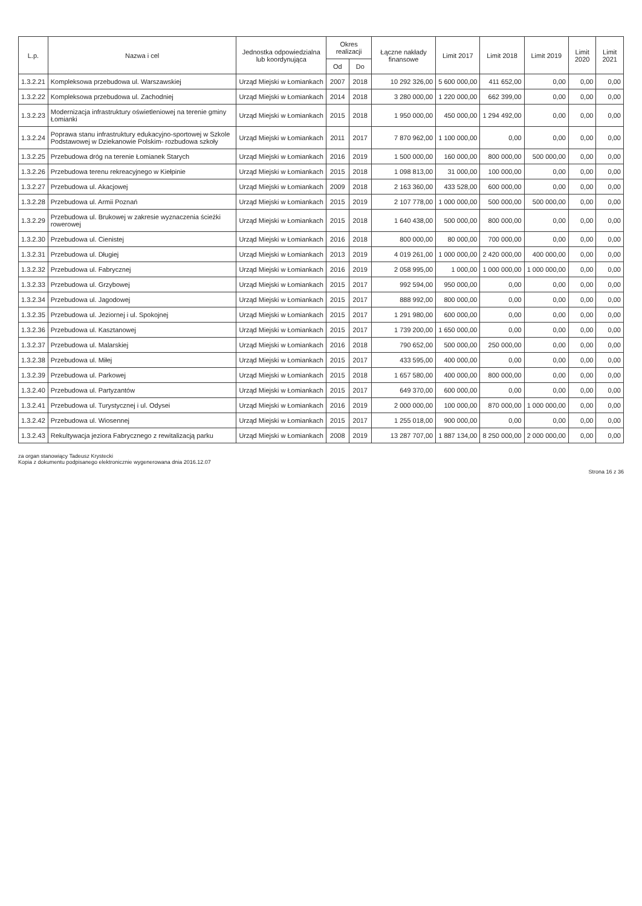| L.p. | Nazwa i cel | Jednostka odpowiedzialna lub koordynująca | Okres realizacji | | Łączne nakłady finansowe | Limit 2017 | Limit 2018 | Limit 2019 | Limit 2020 | Limit 2021 |
| --- | --- | --- | --- | --- | --- | --- | --- | --- | --- | --- |
| | | | Od | Do | | | | | | |
| 1.3.2.21 | Kompleksowa przebudowa ul. Warszawskiej | Urząd Miejski w Łomiankach | 2007 | 2018 | 10 292 326,00 | 5 600 000,00 | 411 652,00 | 0,00 | 0,00 | 0,00 |
| 1.3.2.22 | Kompleksowa przebudowa ul. Zachodniej | Urząd Miejski w Łomiankach | 2014 | 2018 | 3 280 000,00 | 1 220 000,00 | 662 399,00 | 0,00 | 0,00 | 0,00 |
| 1.3.2.23 | Modernizacja infrastruktury oświetleniowej na terenie gminy Łomianki | Urząd Miejski w Łomiankach | 2015 | 2018 | 1 950 000,00 | 450 000,00 | 1 294 492,00 | 0,00 | 0,00 | 0,00 |
| 1.3.2.24 | Poprawa stanu infrastruktury edukacyjno-sportowej w Szkole Podstawowej w Dziekanowie Polskim- rozbudowa szkoły | Urząd Miejski w Łomiankach | 2011 | 2017 | 7 870 962,00 | 1 100 000,00 | 0,00 | 0,00 | 0,00 | 0,00 |
| 1.3.2.25 | Przebudowa dróg na terenie Łomianek Starych | Urząd Miejski w Łomiankach | 2016 | 2019 | 1 500 000,00 | 160 000,00 | 800 000,00 | 500 000,00 | 0,00 | 0,00 |
| 1.3.2.26 | Przebudowa terenu rekreacyjnego w Kiełpinie | Urząd Miejski w Łomiankach | 2015 | 2018 | 1 098 813,00 | 31 000,00 | 100 000,00 | 0,00 | 0,00 | 0,00 |
| 1.3.2.27 | Przebudowa ul. Akacjowej | Urząd Miejski w Łomiankach | 2009 | 2018 | 2 163 360,00 | 433 528,00 | 600 000,00 | 0,00 | 0,00 | 0,00 |
| 1.3.2.28 | Przebudowa ul. Armii Poznań | Urząd Miejski w Łomiankach | 2015 | 2019 | 2 107 778,00 | 1 000 000,00 | 500 000,00 | 500 000,00 | 0,00 | 0,00 |
| 1.3.2.29 | Przebudowa ul. Brukowej w zakresie wyznaczenia ścieżki rowerowej | Urząd Miejski w Łomiankach | 2015 | 2018 | 1 640 438,00 | 500 000,00 | 800 000,00 | 0,00 | 0,00 | 0,00 |
| 1.3.2.30 | Przebudowa ul. Cienistej | Urząd Miejski w Łomiankach | 2016 | 2018 | 800 000,00 | 80 000,00 | 700 000,00 | 0,00 | 0,00 | 0,00 |
| 1.3.2.31 | Przebudowa ul. Długiej | Urząd Miejski w Łomiankach | 2013 | 2019 | 4 019 261,00 | 1 000 000,00 | 2 420 000,00 | 400 000,00 | 0,00 | 0,00 |
| 1.3.2.32 | Przebudowa ul. Fabrycznej | Urząd Miejski w Łomiankach | 2016 | 2019 | 2 058 995,00 | 1 000,00 | 1 000 000,00 | 1 000 000,00 | 0,00 | 0,00 |
| 1.3.2.33 | Przebudowa ul. Grzybowej | Urząd Miejski w Łomiankach | 2015 | 2017 | 992 594,00 | 950 000,00 | 0,00 | 0,00 | 0,00 | 0,00 |
| 1.3.2.34 | Przebudowa ul. Jagodowej | Urząd Miejski w Łomiankach | 2015 | 2017 | 888 992,00 | 800 000,00 | 0,00 | 0,00 | 0,00 | 0,00 |
| 1.3.2.35 | Przebudowa ul. Jeziornej i ul. Spokojnej | Urząd Miejski w Łomiankach | 2015 | 2017 | 1 291 980,00 | 600 000,00 | 0,00 | 0,00 | 0,00 | 0,00 |
| 1.3.2.36 | Przebudowa ul. Kasztanowej | Urząd Miejski w Łomiankach | 2015 | 2017 | 1 739 200,00 | 1 650 000,00 | 0,00 | 0,00 | 0,00 | 0,00 |
| 1.3.2.37 | Przebudowa ul. Malarskiej | Urząd Miejski w Łomiankach | 2016 | 2018 | 790 652,00 | 500 000,00 | 250 000,00 | 0,00 | 0,00 | 0,00 |
| 1.3.2.38 | Przebudowa ul. Miłej | Urząd Miejski w Łomiankach | 2015 | 2017 | 433 595,00 | 400 000,00 | 0,00 | 0,00 | 0,00 | 0,00 |
| 1.3.2.39 | Przebudowa ul. Parkowej | Urząd Miejski w Łomiankach | 2015 | 2018 | 1 657 580,00 | 400 000,00 | 800 000,00 | 0,00 | 0,00 | 0,00 |
| 1.3.2.40 | Przebudowa ul. Partyzantów | Urząd Miejski w Łomiankach | 2015 | 2017 | 649 370,00 | 600 000,00 | 0,00 | 0,00 | 0,00 | 0,00 |
| 1.3.2.41 | Przebudowa ul. Turystycznej i ul. Odysei | Urząd Miejski w Łomiankach | 2016 | 2019 | 2 000 000,00 | 100 000,00 | 870 000,00 | 1 000 000,00 | 0,00 | 0,00 |
| 1.3.2.42 | Przebudowa ul. Wiosennej | Urząd Miejski w Łomiankach | 2015 | 2017 | 1 255 018,00 | 900 000,00 | 0,00 | 0,00 | 0,00 | 0,00 |
| 1.3.2.43 | Rekultywacja jeziora Fabrycznego z rewitalizacją parku | Urząd Miejski w Łomiankach | 2008 | 2019 | 13 287 707,00 | 1 887 134,00 | 8 250 000,00 | 2 000 000,00 | 0,00 | 0,00 |
za organ stanowiący Tadeusz Krystecki
Kopia z dokumentu podpisanego elektronicznie wygenerowana dnia 2016.12.07
Strona 16 z 36